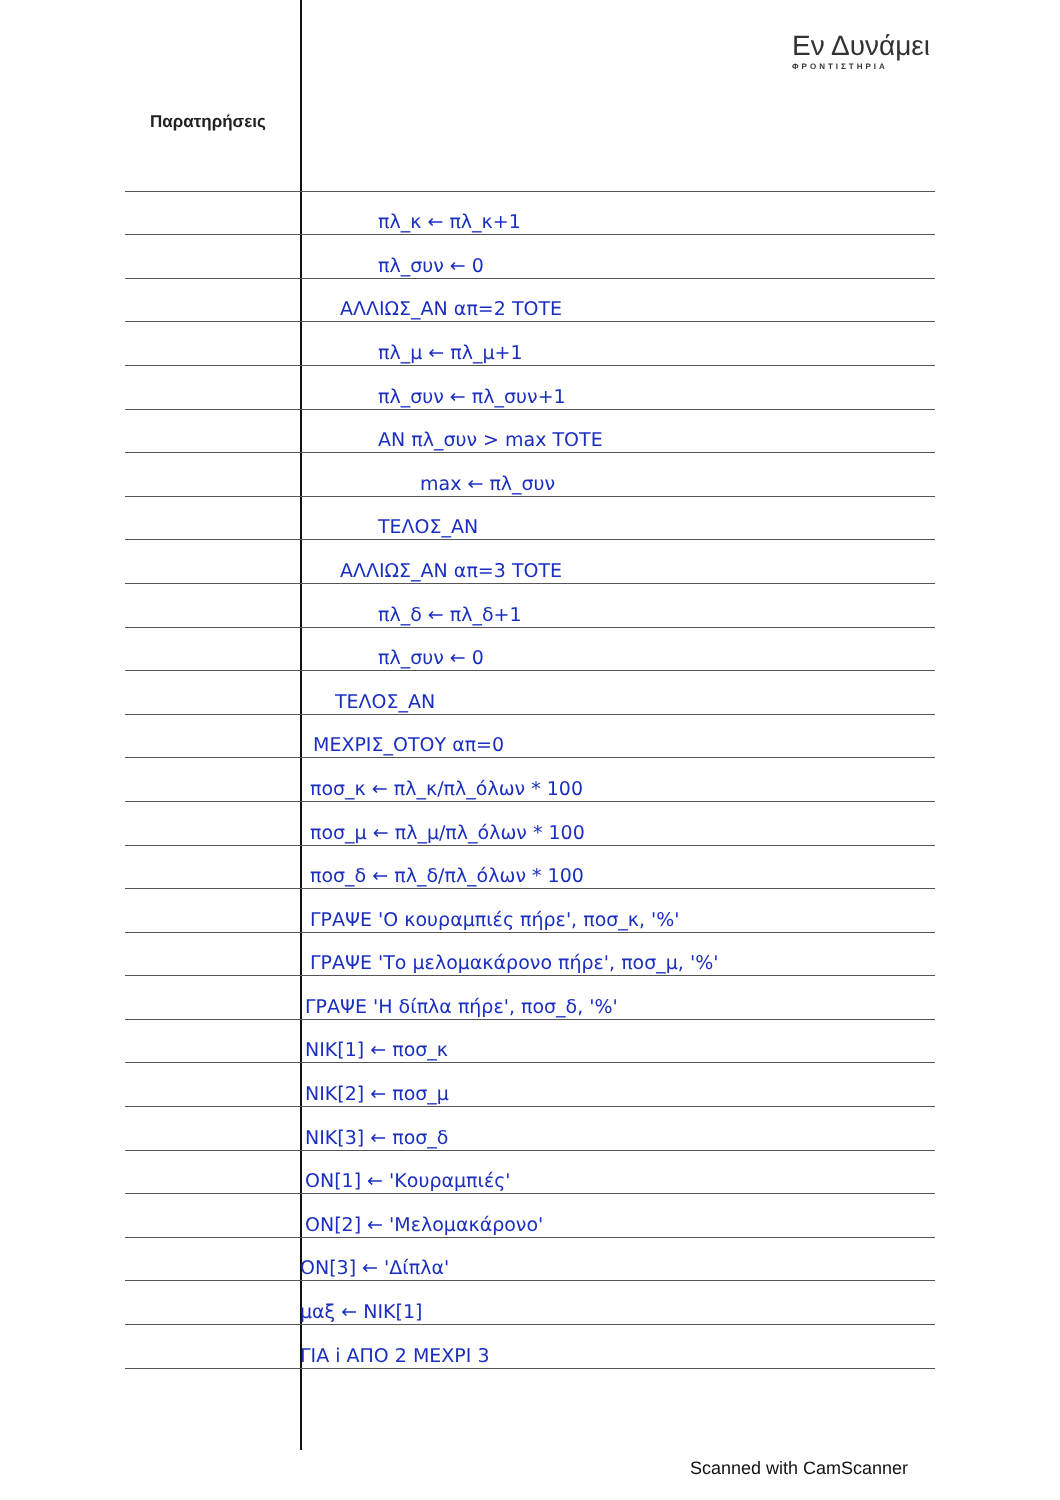Εν Δυνάμει
ΦΡΟΝΤΙΣΤΗΡΙΑ
Παρατηρήσεις
πλ_κ ← πλ_κ+1
πλ_συν ← 0
ΑΛΛΙΩΣ_ΑΝ απ=2 ΤΟΤΕ
πλ_μ ← πλ_μ+1
πλ_συν ← πλ_συν+1
ΑΝ πλ_συν > max ΤΟΤΕ
max ← πλ_συν
ΤΕΛΟΣ_ΑΝ
ΑΛΛΙΩΣ_ΑΝ απ=3 ΤΟΤΕ
πλ_δ ← πλ_δ+1
πλ_συν ← 0
ΤΕΛΟΣ_ΑΝ
ΜΕΧΡΙΣ_ΟΤΟΥ απ=0
ποσ_κ ← πλ_κ/πλ_όλων * 100
ποσ_μ ← πλ_μ/πλ_όλων * 100
ποσ_δ ← πλ_δ/πλ_όλων * 100
ΓΡΑΨΕ 'Ο κουραμπιές πήρε', ποσ_κ, '%'
ΓΡΑΨΕ 'Το μελομακάρονο πήρε', ποσ_μ, '%'
ΓΡΑΨΕ 'Η δίπλα πήρε', ποσ_δ, '%'
ΝΙΚ[1] ← ποσ_κ
ΝΙΚ[2] ← ποσ_μ
ΝΙΚ[3] ← ποσ_δ
ΟΝ[1] ← 'Κουραμπιές'
ΟΝ[2] ← 'Μελομακάρονο'
ΟΝ[3] ← 'Δίπλα'
μαξ ← ΝΙΚ[1]
ΓΙΑ i ΑΠΟ 2 ΜΕΧΡΙ 3
Scanned with CamScanner